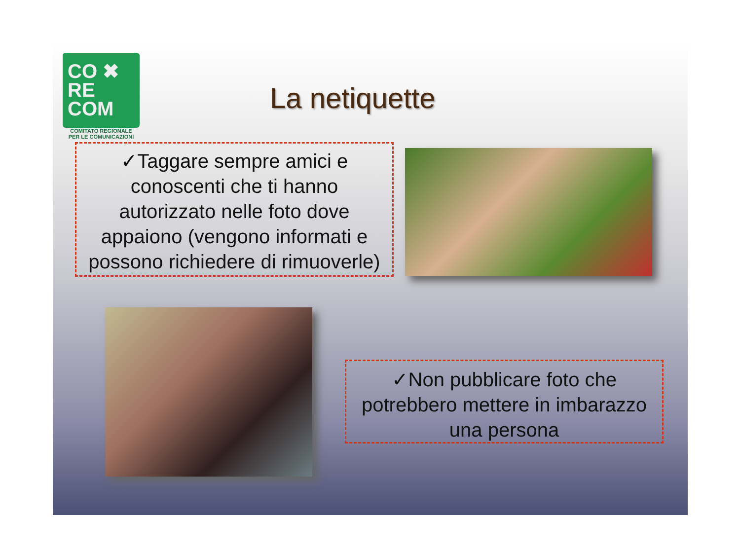CO ✖
RE
COM
COMITATO REGIONALE
PER LE COMUNICAZIONI
La netiquette
✓Taggare sempre amici e
conoscenti che ti hanno
autorizzato nelle foto dove
appaiono (vengono informati e
possono richiedere di rimuoverle)
✓Non pubblicare foto che
potrebbero mettere in imbarazzo
una persona